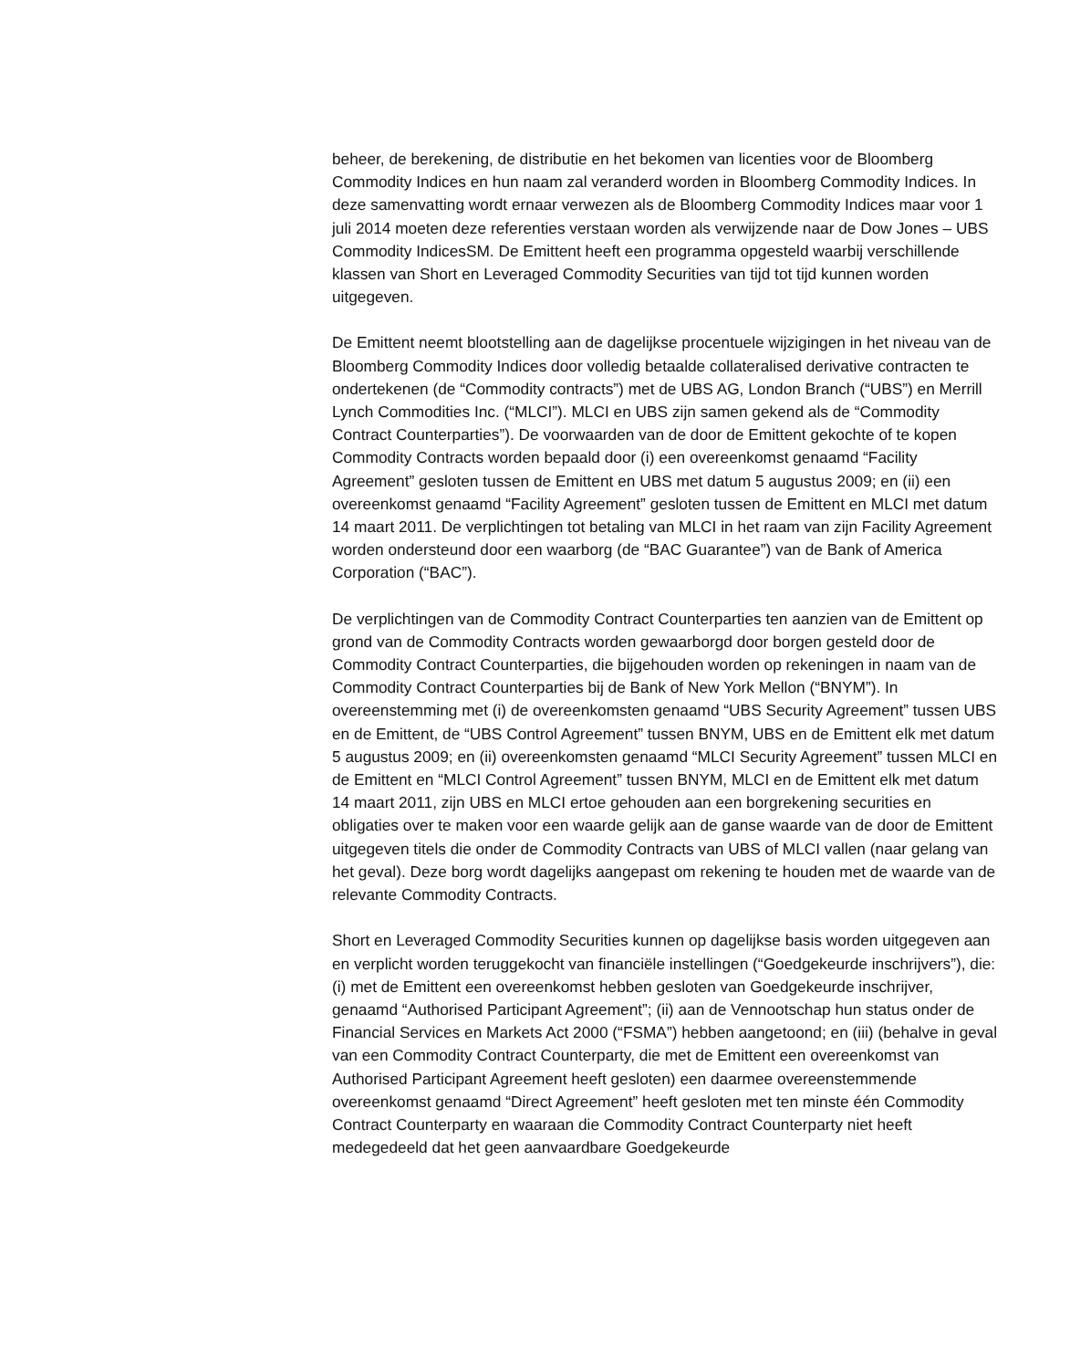beheer, de berekening, de distributie en het bekomen van licenties voor de Bloomberg Commodity Indices en hun naam zal veranderd worden in Bloomberg Commodity Indices. In deze samenvatting wordt ernaar verwezen als de Bloomberg Commodity Indices maar voor 1 juli 2014 moeten deze referenties verstaan worden als verwijzende naar de Dow Jones – UBS Commodity IndicesSM. De Emittent heeft een programma opgesteld waarbij verschillende klassen van Short en Leveraged Commodity Securities van tijd tot tijd kunnen worden uitgegeven.
De Emittent neemt blootstelling aan de dagelijkse procentuele wijzigingen in het niveau van de Bloomberg Commodity Indices door volledig betaalde collateralised derivative contracten te ondertekenen (de “Commodity contracts”) met de UBS AG, London Branch (“UBS”) en Merrill Lynch Commodities Inc. (“MLCI”). MLCI en UBS zijn samen gekend als de “Commodity Contract Counterparties”). De voorwaarden van de door de Emittent gekochte of te kopen Commodity Contracts worden bepaald door (i) een overeenkomst genaamd “Facility Agreement” gesloten tussen de Emittent en UBS met datum 5 augustus 2009; en (ii) een overeenkomst genaamd “Facility Agreement” gesloten tussen de Emittent en MLCI met datum 14 maart 2011. De verplichtingen tot betaling van MLCI in het raam van zijn Facility Agreement worden ondersteund door een waarborg (de “BAC Guarantee”) van de Bank of America Corporation (“BAC”).
De verplichtingen van de Commodity Contract Counterparties ten aanzien van de Emittent op grond van de Commodity Contracts worden gewaarborgd door borgen gesteld door de Commodity Contract Counterparties, die bijgehouden worden op rekeningen in naam van de Commodity Contract Counterparties bij de Bank of New York Mellon (“BNYM”). In overeenstemming met (i) de overeenkomsten genaamd “UBS Security Agreement” tussen UBS en de Emittent, de “UBS Control Agreement” tussen BNYM, UBS en de Emittent elk met datum 5 augustus 2009; en (ii) overeenkomsten genaamd “MLCI Security Agreement” tussen MLCI en de Emittent en “MLCI Control Agreement” tussen BNYM, MLCI en de Emittent elk met datum 14 maart 2011, zijn UBS en MLCI ertoe gehouden aan een borgrekening securities en obligaties over te maken voor een waarde gelijk aan de ganse waarde van de door de Emittent uitgegeven titels die onder de Commodity Contracts van UBS of MLCI vallen (naar gelang van het geval). Deze borg wordt dagelijks aangepast om rekening te houden met de waarde van de relevante Commodity Contracts.
Short en Leveraged Commodity Securities kunnen op dagelijkse basis worden uitgegeven aan en verplicht worden teruggekocht van financiële instellingen (“Goedgekeurde inschrijvers”), die: (i) met de Emittent een overeenkomst hebben gesloten van Goedgekeurde inschrijver, genaamd “Authorised Participant Agreement”; (ii) aan de Vennootschap hun status onder de Financial Services en Markets Act 2000 (“FSMA”) hebben aangetoond; en (iii) (behalve in geval van een Commodity Contract Counterparty, die met de Emittent een overeenkomst van Authorised Participant Agreement heeft gesloten) een daarmee overeenstemmende overeenkomst genaamd “Direct Agreement” heeft gesloten met ten minste één Commodity Contract Counterparty en waaraan die Commodity Contract Counterparty niet heeft medegedeeld dat het geen aanvaardbare Goedgekeurde